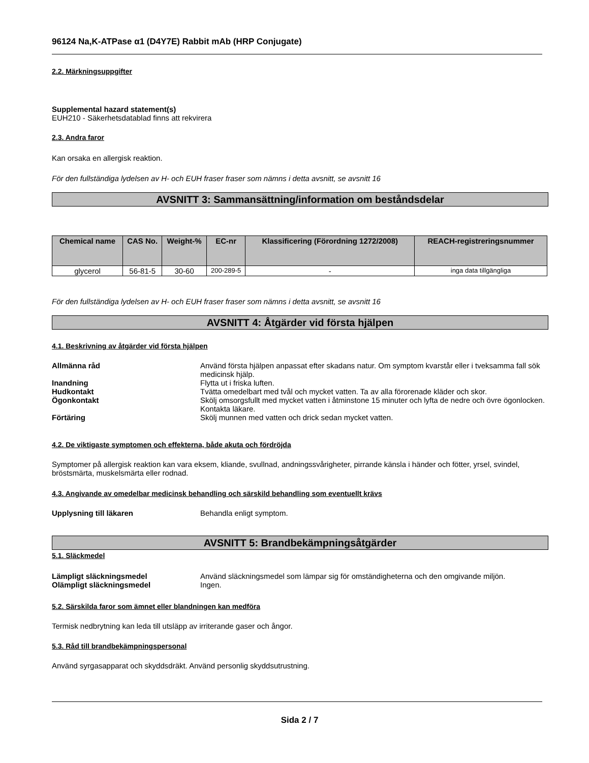96124 Na,K-ATPase α1 (D4Y7E) Rabbit mAb (HRP Conjugate)
2.2. Märkningsuppgifter
Supplemental hazard statement(s)
EUH210 - Säkerhetsdatablad finns att rekvirera
2.3. Andra faror
Kan orsaka en allergisk reaktion.
För den fullständiga lydelsen av H- och EUH fraser fraser som nämns i detta avsnitt, se avsnitt 16
AVSNITT 3: Sammansättning/information om beståndsdelar
| Chemical name | CAS No. | Weight-% | EC-nr | Klassificering (Förordning 1272/2008) | REACH-registreringsnummer |
| --- | --- | --- | --- | --- | --- |
| glycerol | 56-81-5 | 30-60 | 200-289-5 | - | inga data tillgängliga |
För den fullständiga lydelsen av H- och EUH fraser fraser som nämns i detta avsnitt, se avsnitt 16
AVSNITT 4: Åtgärder vid första hjälpen
4.1. Beskrivning av åtgärder vid första hjälpen
Allmänna råd Använd första hjälpen anpassat efter skadans natur. Om symptom kvarstår eller i tveksamma fall sök medicinsk hjälp.
Inandning Flytta ut i friska luften.
Hudkontakt Tvätta omedelbart med tvål och mycket vatten. Ta av alla förorenade kläder och skor.
Ögonkontakt Skölj omsorgsfullt med mycket vatten i åtminstone 15 minuter och lyfta de nedre och övre ögonlocken. Kontakta läkare.
Förtäring Skölj munnen med vatten och drick sedan mycket vatten.
4.2. De viktigaste symptomen och effekterna, både akuta och fördröjda
Symptomer på allergisk reaktion kan vara eksem, kliande, svullnad, andningssvårigheter, pirrande känsla i händer och fötter, yrsel, svindel, bröstsmärta, muskelsmärta eller rodnad.
4.3. Angivande av omedelbar medicinsk behandling och särskild behandling som eventuellt krävs
Upplysning till läkaren Behandla enligt symptom.
AVSNITT 5: Brandbekämpningsåtgärder
5.1. Släckmedel
Lämpligt släckningsmedel Använd släckningsmedel som lämpar sig för omständigheterna och den omgivande miljön.
Olämpligt släckningsmedel Ingen.
5.2. Särskilda faror som ämnet eller blandningen kan medföra
Termisk nedbrytning kan leda till utsläpp av irriterande gaser och ångor.
5.3. Råd till brandbekämpningspersonal
Använd syrgasapparat och skyddsdräkt. Använd personlig skyddsutrustning.
Sida 2 / 7